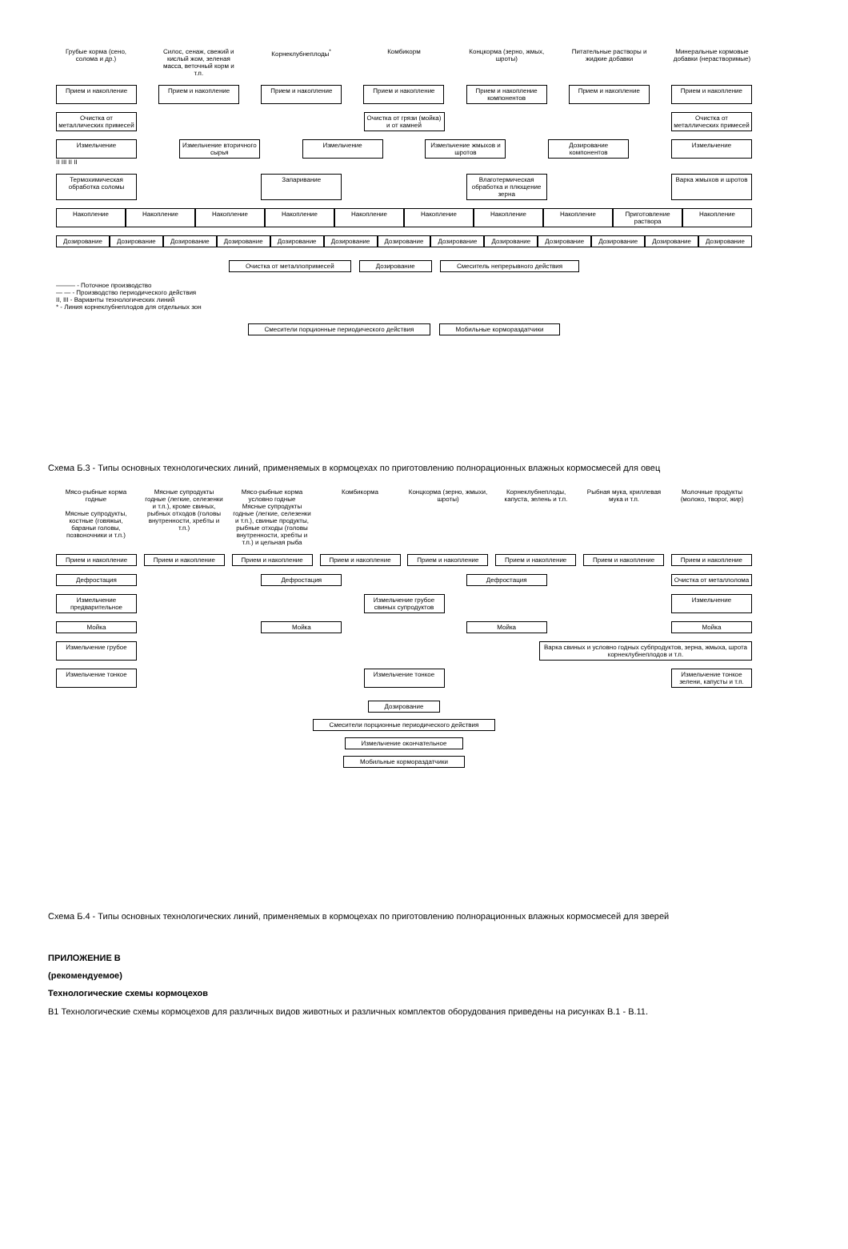Грубые корма (сено, солома и др.)
Силос, сенаж, свежий и кислый жом, зеленая масса, веточный корм и т.п.
Корнеклубнеплоды<sup>*</sup> Комбикорм Концкорма (зерно, жмых, шроты)
Питательные растворы и жидкие добавки
Минеральные кормовые добавки (нерастворимые)
Прием и накопление Прием и накопление Прием и накопление Прием и накопление Прием и накопление компонентов
Прием и накопление Прием и накопление
Очистка от металлических примесей
Очистка от грязи (мойка) и от камней
Очистка от металлических примесей
Измельчение Измельчение вторичного сырья
Измельчение Измельчение жмыхов и шротов
Дозирование компонентов
Измельчение
II III II II
Термохимическая обработка соломы
Запаривание Влаготермическая обработка и плющение зерна
Варка жмыхов и шротов
Накопление Накопление Накопление Накопление Накопление Накопление Накопление Накопление Приготовление раствора
Накопление
Дозирование Дозирование Дозирование Дозирование Дозирование Дозирование Дозирование Дозирование Дозирование Дозирование Дозирование Дозирование Дозирование
Очистка от металлопримесей Дозирование Смеситель непрерывного действия
——— - Поточное производство
— — - Производство периодического действия
II, III - Варианты технологических линий
* - Линия корнеклубнеплодов для отдельных зон
Смесители порционные периодического действия Мобильные кормораздатчики
Схема Б.3 - Типы основных технологических линий, применяемых в кормоцехах по приготовлению полнорационных влажных кормосмесей для овец
Мясо-рыбные корма годные
Мясные супродукты, костные (говяжьи, бараньи головы, позвоночники и т.п.)
Мясные супродукты годные (легкие, селезенки и т.п.), кроме свиных, рыбных отходов (головы внутренности, хребты и т.п.)
Мясо-рыбные корма условно годные
Мясные супродукты годные (легкие, селезенки и т.п.), свиные продукты, рыбные отходы (головы внутренности, хребты и т.п.) и цельная рыба
Комбикорма Концкорма (зерно, жмыхи, шроты)
Корнеклубнеплоды, капуста, зелень и т.п.
Рыбная мука, криллевая мука и т.п.
Молочные продукты (молоко, творог, жир)
Прием и накопление Прием и накопление Прием и накопление Прием и накопление Прием и накопление Прием и накопление Прием и накопление Прием и накопление
Дефростация Дефростация Дефростация Очистка от металлолома
Измельчение предварительное
Измельчение грубое свиных супродуктов
Измельчение
Мойка Мойка Мойка Мойка
Измельчение грубое Варка свиных и условно годных субпродуктов, зерна, жмыха, шрота корнеклубнеплодов и т.п.
Измельчение тонкое Измельчение тонкое Измельчение тонкое зелени, капусты и т.п.
Дозирование
Смесители порционные периодического действия
Измельчение окончательное
Мобильные кормораздатчики
Схема Б.4 - Типы основных технологических линий, применяемых в кормоцехах по приготовлению полнорационных влажных кормосмесей для зверей
ПРИЛОЖЕНИЕ В
(рекомендуемое)
Технологические схемы кормоцехов
В1 Технологические схемы кормоцехов для различных видов животных и различных комплектов оборудования приведены на рисунках В.1 - В.11.